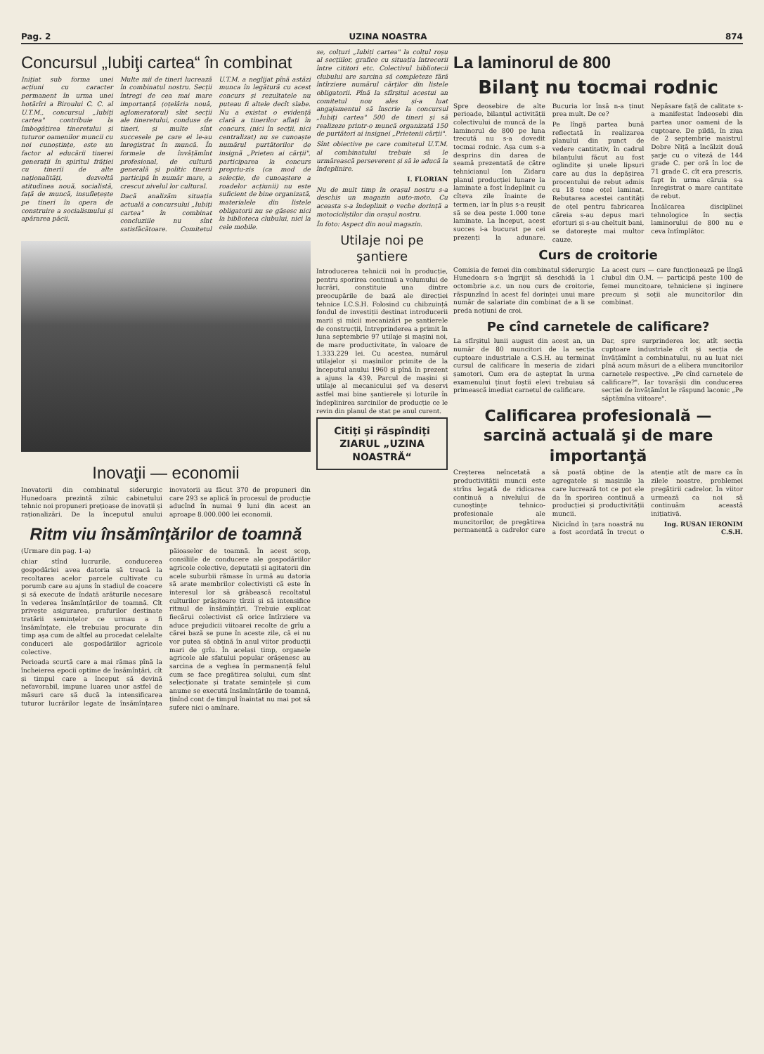Pag. 2 UZINA NOASTRA 874
Concursul „Iubiţi cartea“ în combinat
Inițiat sub forma unei acțiuni cu caracter permanent în urma unei hotărîri a Biroului C. C. al U.T.M., concursul „Iubiți cartea" contribuie la îmbogățirea tineretului și tuturor oamenilor muncii cu noi cunoștințe, este un factor al educării tinerei generații în spiritul frăției cu tinerii de alte naționalități, dezvoltă atitudinea nouă, socialistă, față de muncă, insuflețește pe tineri în opera de construire a socialismului și apărarea păcii.
Multe mii de tineri lucrează în combinatul nostru. Secții întregi de cea mai mare importanță (oțelăria nouă, aglomeratorul) sînt secții ale tineretului, conduse de tineri, și multe sînt succesele pe care ei le-au înregistrat în muncă. În formele de învățămînt profesional, de cultură generală și politic tinerii participă în număr mare, a crescut nivelul lor cultural.
Dacă analizăm situația actuală a concursului „Iubiți cartea" în combinat concluziile nu sînt satisfăcătoare. Comitetul U.T.M. a neglijat pînă astăzi munca în legătură cu acest concurs și rezultatele nu puteau fi altele decît slabe. Nu a existat o evidență clară a tinerilor aflați în concurs, (nici în secții, nici centralizat) nu se cunoaște numărul purtătorilor de insignă „Prieten ai cărții", participarea la concurs propriu-zis (ca mod de selecție, de cunoaștere a roadelor acțiunii) nu este suficient de bine organizată, materialele din listele obligatorii nu se găsesc nici la biblioteca clubului, nici la cele mobile.
Inovaţii — economii
Inovatorii din combinatul siderurgic Hunedoara prezintă zilnic cabinetului tehnic noi propuneri prețioase de inovații și raționalizări. De la începutul anului inovatorii au făcut 370 de propuneri din care 293 se aplică în procesul de producție aducînd în numai 9 luni din acest an aproape 8.000.000 lei economii.
Ritm viu însămînţărilor de toamnă
(Urmare din pag. 1-a)
chiar stînd lucrurile, conducerea gospodăriei avea datoria să treacă la recoltarea acelor parcele cultivate cu porumb care au ajuns în stadiul de coacere și să execute de îndată arăturile necesare în vederea însămînțărilor de toamnă. Cît privește asigurarea, prafurilor destinate tratării semințelor ce urmau a fi însămînțate, ele trebuiau procurate din timp așa cum de altfel au procedat celelalte conduceri ale gospodăriilor agricole colective.
Perioada scurtă care a mai rămas pînă la încheierea epocii optime de însămînțări, cît și timpul care a început să devină nefavorabil, impune luarea unor astfel de măsuri care să ducă la intensificarea tuturor lucrărilor legate de însămînțarea păioaselor de toamnă. În acest scop, consiliile de conducere ale gospodăriilor agricole colective, deputații și agitatorii din acele suburbii rămase în urmă au datoria să arate membrilor colectiviști că este în interesul lor să grăbească recoltatul culturilor prășitoare tîrzii și să intensifice ritmul de însămînțări. Trebuie explicat fiecărui colectivist că orice întîrziere va aduce prejudicii viitoarei recolte de grîu a cărei bază se pune în aceste zile, că ei nu vor putea să obțină în anul viitor producții mari de grîu. În același timp, organele agricole ale sfatului popular orășenesc au sarcina de a veghea în permanență felul cum se face pregătirea solului, cum sînt selecționate și tratate semințele și cum anume se execută însămînțările de toamnă, ținînd cont de timpul înaintat nu mai pot să sufere nici o amînare.
se, colțuri „Iubiți cartea" la colțul roșu al secțiilor, grafice cu situația întrecerii între cititori etc. Colectivul bibliotecii clubului are sarcina să completeze fără întîrziere numărul cărților din listele obligatorii. Pînă la sfîrșitul acestui an comitetul nou ales și-a luat angajamentul să înscrie la concursul „Iubiți cartea" 500 de tineri și să realizeze printr-o muncă organizată 150 de purtători ai insignei „Prietenii cărții".
Sînt obiective pe care comitetul U.T.M. al combinatului trebuie să le urmărească perseverent și să le aducă la îndeplinire.
I. FLORIAN
Nu de mult timp în orașul nostru s-a deschis un magazin auto-moto. Cu aceasta s-a îndeplinit o veche dorință a motocicliștilor din orașul nostru.
În foto: Aspect din noul magazin.
Utilaje noi pe şantiere
Introducerea tehnicii noi în producție, pentru sporirea continuă a volumului de lucrări, constituie una dintre preocupările de bază ale direcției tehnice I.C.S.H. Folosind cu chibzuință fondul de investiții destinat introducerii marii și micii mecanizări pe șantierele de construcții, întreprinderea a primit în luna septembrie 97 utilaje și mașini noi, de mare productivitate, în valoare de 1.333.229 lei. Cu acestea, numărul utilajelor și mașinilor primite de la începutul anului 1960 și pînă în prezent a ajuns la 439. Parcul de mașini și utilaje al mecanicului șef va deservi astfel mai bine șantierele și loturile în îndeplinirea sarcinilor de producție ce le revin din planul de stat pe anul curent.
Citiţi şi răspîndiţi ZIARUL „UZINA NOASTRĂ“
La laminorul de 800
Bilanţ nu tocmai rodnic
Spre deosebire de alte perioade, bilanțul activității colectivului de muncă de la laminorul de 800 pe luna trecută nu s-a dovedit tocmai rodnic. Așa cum s-a desprins din darea de seamă prezentată de către tehnicianul Ion Zidaru planul producției lunare la laminate a fost îndeplinit cu cîteva zile înainte de termen, iar în plus s-a reușit să se dea peste 1.000 tone laminate. La început, acest succes i-a bucurat pe cei prezenți la adunare. Bucuria lor însă n-a ținut prea mult. De ce?
Pe lîngă partea bună reflectată în realizarea planului din punct de vedere cantitativ, în cadrul bilanțului făcut au fost oglindite și unele lipsuri care au dus la depășirea procentului de rebut admis cu 18 tone oțel laminat. Rebutarea acestei cantități de oțel pentru fabricarea căreia s-au depus mari eforturi și s-au cheltuit bani, se datorește mai multor cauze.
Nepăsare față de calitate s-a manifestat îndeosebi din partea unor oameni de la cuptoare. De pildă, în ziua de 2 septembrie maistrul Dobre Niță a încălzit două șarje cu o viteză de 144 grade C. per oră în loc de 71 grade C. cît era prescris, fapt în urma căruia s-a înregistrat o mare cantitate de rebut.
Încălcarea disciplinei tehnologice în secția laminorului de 800 nu e ceva întîmplător.
Curs de croitorie
Comisia de femei din combinatul siderurgic Hunedoara s-a îngrijit să deschidă la 1 octombrie a.c. un nou curs de croitorie, răspunzînd în acest fel dorinței unui mare număr de salariate din combinat de a li se preda noțiuni de croi.
La acest curs — care funcționează pe lîngă clubul din O.M. — participă peste 100 de femei muncitoare, tehniciene și inginere precum și soții ale muncitorilor din combinat.
Pe cînd carnetele de calificare?
La sfîrșitul lunii august din acest an, un număr de 80 muncitori de la secția cuptoare industriale a C.S.H. au terminat cursul de calificare în meseria de zidari șamotori. Cum era de așteptat în urma examenului ținut foștii elevi trebuiau să primească imediat carnetul de calificare.
Dar, spre surprinderea lor, atît secția cuptoare industriale cît și secția de învățămînt a combinatului, nu au luat nici pînă acum măsuri de a elibera muncitorilor carnetele respective. „Pe cînd carnetele de calificare?". Iar tovarășii din conducerea secției de învățămînt le răspund laconic „Pe săptămîna viitoare".
Calificarea profesională — sarcină actuală şi de mare importanţă
Creșterea neîncetată a productivității muncii este strîns legată de ridicarea continuă a nivelului de cunoștințe tehnico-profesionale ale muncitorilor, de pregătirea permanentă a cadrelor care să poată obține de la agregatele și mașinile la care lucrează tot ce pot ele da în sporirea continuă a producției și productivității muncii.
Nicicînd în țara noastră nu a fost acordată în trecut o atenție atît de mare ca în zilele noastre, problemei pregătirii cadrelor. În viitor urmează ca noi să continuăm această inițiativă.
Ing. RUSAN IERONIM C.S.H.